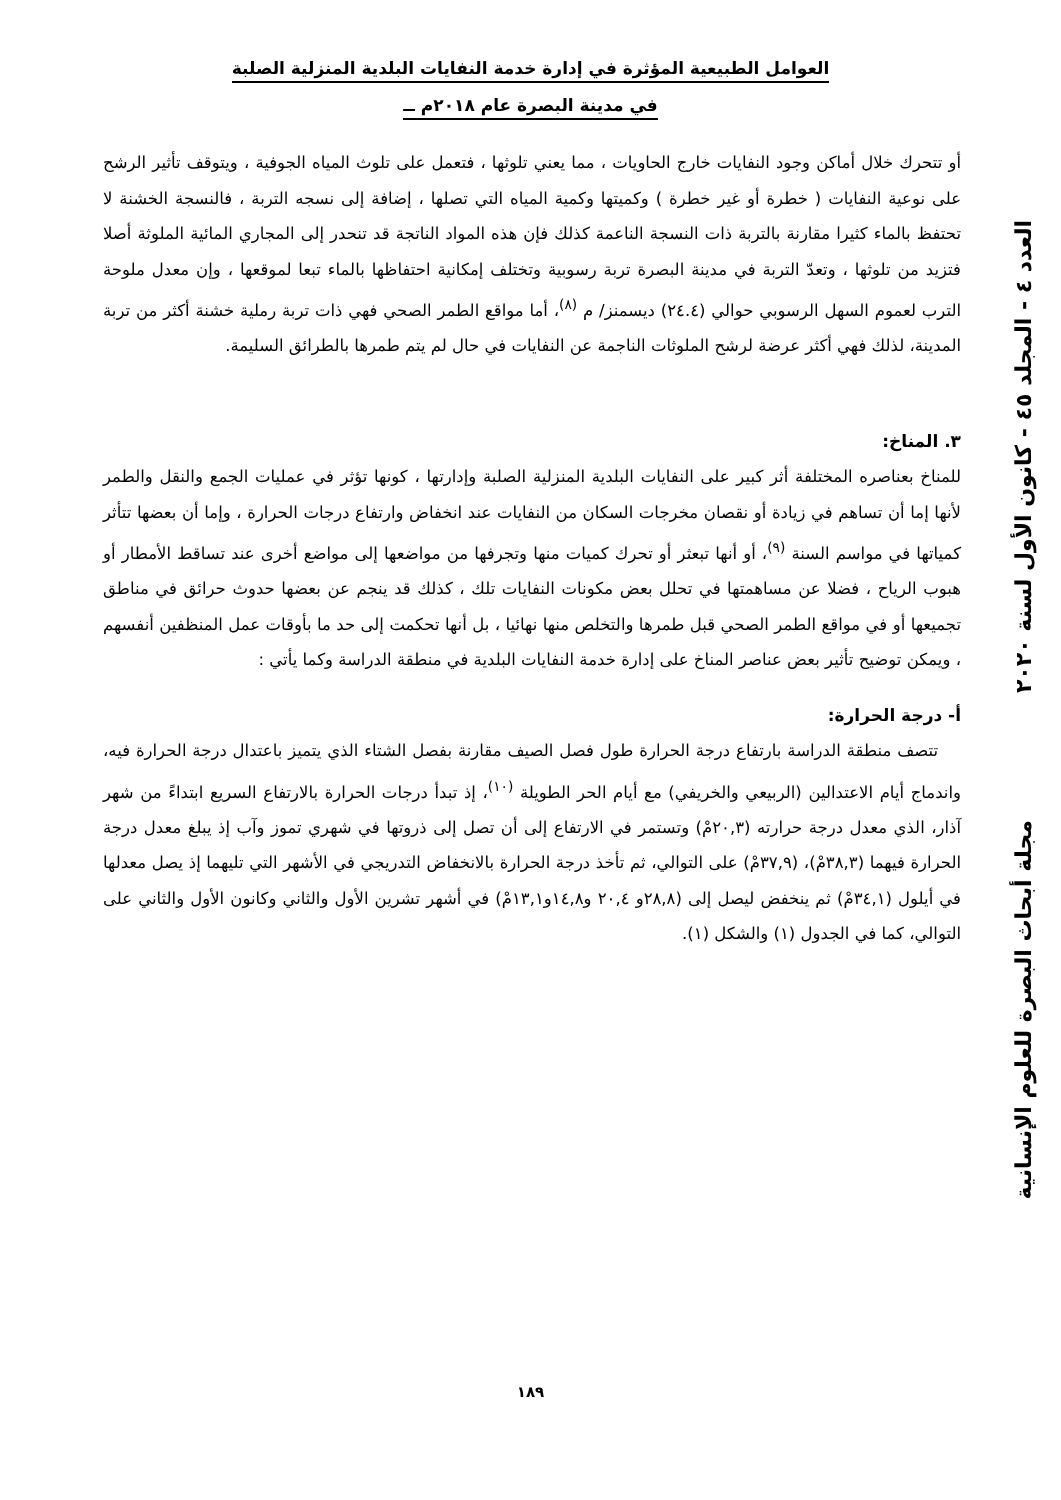العوامل الطبيعية المؤثرة في إدارة خدمة النفايات البلدية المنزلية الصلبة
في مدينة البصرة عام ٢٠١٨م ــ
أو تتحرك خلال أماكن وجود النفايات خارج الحاويات ، مما يعني تلوثها ، فتعمل على تلوث المياه الجوفية ، ويتوقف تأثير الرشح على نوعية النفايات ( خطرة أو غير خطرة ) وكميتها وكمية المياه التي تصلها ، إضافة إلى نسجه التربة ، فالنسجة الخشنة لا تحتفظ بالماء كثيرا مقارنة بالتربة ذات النسجة الناعمة كذلك فإن هذه المواد الناتجة قد تنحدر إلى المجاري المائية الملوثة أصلا فتزيد من تلوثها ، وتعدّ التربة في مدينة البصرة تربة رسوبية وتختلف إمكانية احتفاظها بالماء تبعا لموقعها ، وإن معدل ملوحة الترب لعموم السهل الرسوبي حوالي (٢٤.٤) ديسمنز/ م <sup>(٨)</sup>، أما مواقع الطمر الصحي فهي ذات تربة رملية خشنة أكثر من تربة المدينة، لذلك فهي أكثر عرضة لرشح الملوثات الناجمة عن النفايات في حال لم يتم طمرها بالطرائق السليمة.
٣. المناخ:
للمناخ بعناصره المختلفة أثر كبير على النفايات البلدية المنزلية الصلبة وإدارتها ، كونها تؤثر في عمليات الجمع والنقل والطمر لأنها إما أن تساهم في زيادة أو نقصان مخرجات السكان من النفايات عند انخفاض وارتفاع درجات الحرارة ، وإما أن بعضها تتأثر كمياتها في مواسم السنة <sup>(٩)</sup>، أو أنها تبعثر أو تحرك كميات منها وتجرفها من مواضعها إلى مواضع أخرى عند تساقط الأمطار أو هبوب الرياح ، فضلا عن مساهمتها في تحلل بعض مكونات النفايات تلك ، كذلك قد ينجم عن بعضها حدوث حرائق في مناطق تجميعها أو في مواقع الطمر الصحي قبل طمرها والتخلص منها نهائيا ، بل أنها تحكمت إلى حد ما بأوقات عمل المنظفين أنفسهم ، ويمكن توضيح تأثير بعض عناصر المناخ على إدارة خدمة النفايات البلدية في منطقة الدراسة وكما يأتي :
أ- درجة الحرارة:
تتصف منطقة الدراسة بارتفاع درجة الحرارة طول فصل الصيف مقارنة بفصل الشتاء الذي يتميز باعتدال درجة الحرارة فيه، واندماج أيام الاعتدالين (الربيعي والخريفي) مع أيام الحر الطويلة <sup>(١٠)</sup>، إذ تبدأ درجات الحرارة بالارتفاع السريع ابتداءً من شهر آذار، الذي معدل درجة حرارته (٢٠,٣مْ) وتستمر في الارتفاع إلى أن تصل إلى ذروتها في شهري تموز وآب إذ يبلغ معدل درجة الحرارة فيهما (٣٨,٣مْ)، (٣٧,٩مْ) على التوالي، ثم تأخذ درجة الحرارة بالانخفاض التدريجي في الأشهر التي تليهما إذ يصل معدلها في أيلول (٣٤,١مْ) ثم ينخفض ليصل إلى (٢٨,٨و ٢٠,٤ و١٤,٨و١٣,١مْ) في أشهر تشرين الأول والثاني وكانون الأول والثاني على التوالي، كما في الجدول (١) والشكل (١).
العدد ٤ - المجلد ٤٥ - كانون الأول لسنة ٢٠٢٠
مجلة أبحاث البصرة للعلوم الإنسانية
١٨٩